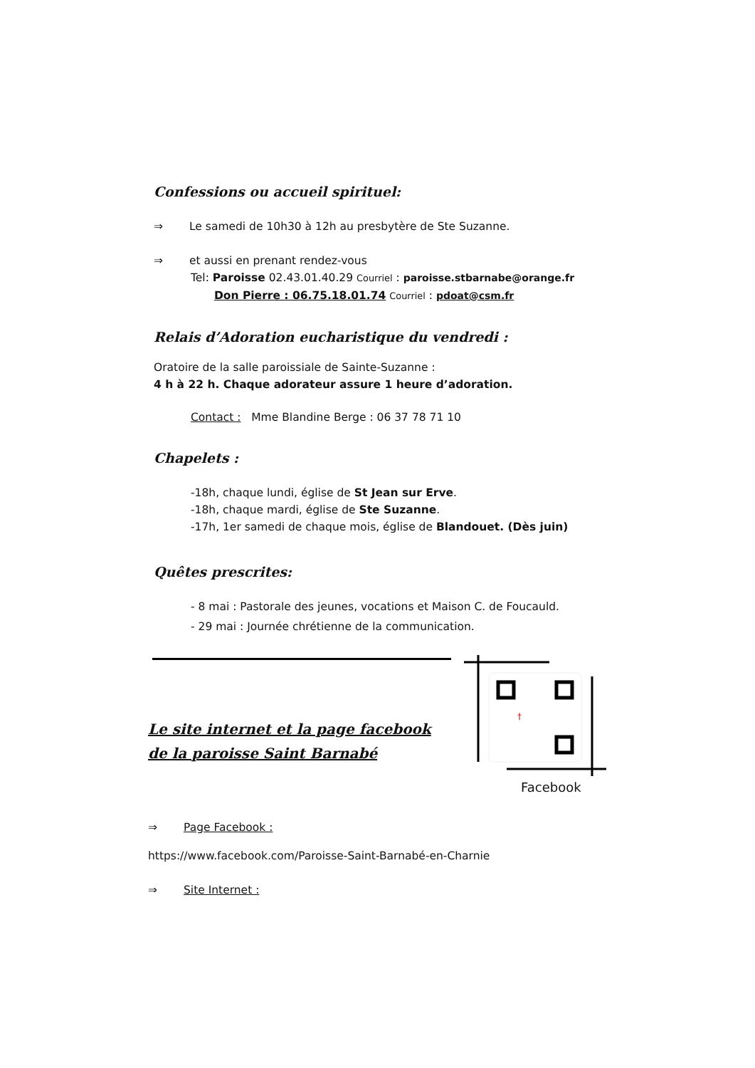Confessions ou accueil spirituel:
⇒ Le samedi de 10h30 à 12h au presbytère de Ste Suzanne.
⇒ et aussi en prenant rendez-vous
Tel: Paroisse 02.43.01.40.29 Courriel : paroisse.stbarnabe@orange.fr
Don Pierre : 06.75.18.01.74 Courriel : pdoat@csm.fr
Relais d’Adoration eucharistique du vendredi :
Oratoire de la salle paroissiale de Sainte-Suzanne :
4 h à 22 h. Chaque adorateur assure 1 heure d’adoration.
Contact : Mme Blandine Berge : 06 37 78 71 10
Chapelets :
-18h, chaque lundi, église de St Jean sur Erve.
-18h, chaque mardi, église de Ste Suzanne.
-17h, 1er samedi de chaque mois, église de Blandouet. (Dès juin)
Quêtes prescrites:
- 8 mai : Pastorale des jeunes, vocations et Maison C. de Foucauld.
- 29 mai : Journée chrétienne de la communication.
Le site internet et la page facebook
de la paroisse Saint Barnabé
⇒ Page Facebook :
https://www.facebook.com/Paroisse-Saint-Barnabé-en-Charnie
⇒ Site Internet :
†
Facebook